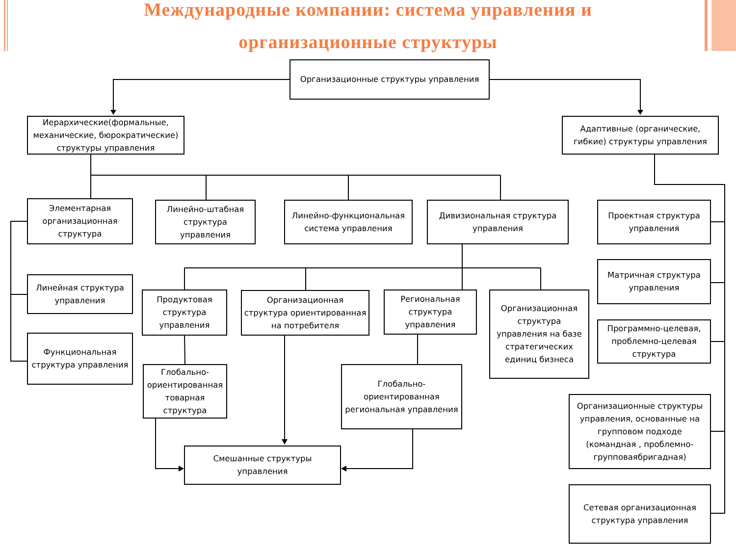Международные компании: система управления и
организационные структуры
Организационные структуры управления
Иерархические(формальные, механические, бюрократические) структуры управления
Элементарная организационная структура
Линейная структура управления
Функциональная структура управления
Линейно-штабная структура управления
Линейно-функциональная система управления
Дивизиональная структура управления
Продуктовая структура управления
Глобально-ориентированная товарная структура
Организационная структура ориентированная на потребителя
Региональная структура управления
Глобально-ориентированная региональная управления
Организационная структура управления на базе стратегических единиц бизнеса
Смешанные структуры управления
Адаптивные (органические, гибкие) структуры управления
Проектная структура управления
Матричная структура управления
Программно-целевая, проблемно-целевая структура
Организационные структуры управления, основанные на групповом подходе (командная , проблемно-групповаябригадная)
Сетевая организационная структура управления